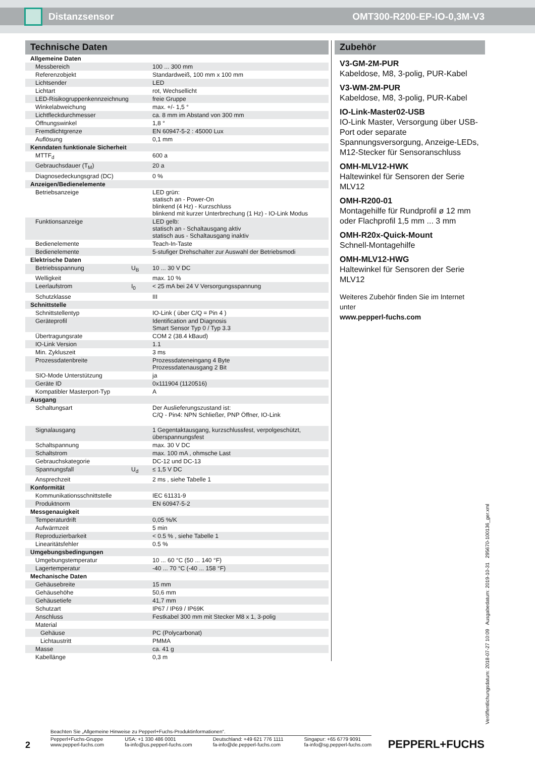Distanzsensor OMT300-R200-EP-IO-0,3M-V3
Technische Daten
| Allgemeine Daten | | |
| Messbereich | | 100 ... 300 mm |
| Referenzobjekt | | Standardweiß, 100 mm x 100 mm |
| Lichtsender | | LED |
| Lichtart | | rot, Wechsellicht |
| LED-Risikogruppenkennzeichnung | | freie Gruppe |
| Winkelabweichung | | max. +/- 1,5 ° |
| Lichtfleckdurchmesser | | ca. 8 mm im Abstand von 300 mm |
| Öffnungswinkel | | 1,8 ° |
| Fremdlichtgrenze | | EN 60947-5-2 : 45000 Lux |
| Auflösung | | 0,1 mm |
| Kenndaten funktionale Sicherheit | | |
| MTTF<sub>d</sub> | | 600 a |
| Gebrauchsdauer (T<sub>M</sub>) | | 20 a |
| Diagnosedeckungsgrad (DC) | | 0 % |
| Anzeigen/Bedienelemente | | |
| Betriebsanzeige | | LED grün: statisch an - Power-On blinkend (4 Hz) - Kurzschluss blinkend mit kurzer Unterbrechung (1 Hz) - IO-Link Modus |
| Funktionsanzeige | | LED gelb: statisch an - Schaltausgang aktiv statisch aus - Schaltausgang inaktiv |
| Bedienelemente | | Teach-In-Taste |
| Bedienelemente | | 5-stufiger Drehschalter zur Auswahl der Betriebsmodi |
| Elektrische Daten | | |
| Betriebsspannung | U<sub>B</sub> | 10 ... 30 V DC |
| Welligkeit | | max. 10 % |
| Leerlaufstrom | I<sub>0</sub> | < 25 mA bei 24 V Versorgungsspannung |
| Schutzklasse | | III |
| Schnittstelle | | |
| Schnittstellentyp | | IO-Link ( über C/Q = Pin 4 ) |
| Geräteprofil | | Identification and Diagnosis Smart Sensor Typ 0 / Typ 3.3 |
| Übertragungsrate | | COM 2 (38.4 kBaud) |
| IO-Link Version | | 1.1 |
| Min. Zykluszeit | | 3 ms |
| Prozessdatenbreite | | Prozessdateneingang 4 Byte Prozessdatenausgang 2 Bit |
| SIO-Mode Unterstützung | | ja |
| Geräte ID | | 0x111904 (1120516) |
| Kompatibler Masterport-Typ | | A |
| Ausgang | | |
| Schaltungsart | | Der Auslieferungszustand ist: C/Q - Pin4: NPN Schließer, PNP Öffner, IO-Link |
| Signalausgang | | 1 Gegentaktausgang, kurzschlussfest, verpolgeschützt, überspannungsfest |
| Schaltspannung | | max. 30 V DC |
| Schaltstrom | | max. 100 mA , ohmsche Last |
| Gebrauchskategorie | | DC-12 und DC-13 |
| Spannungsfall | U<sub>d</sub> | ≤ 1,5 V DC |
| Ansprechzeit | | 2 ms , siehe Tabelle 1 |
| Konformität | | |
| Kommunikationsschnittstelle | | IEC 61131-9 |
| Produktnorm | | EN 60947-5-2 |
| Messgenauigkeit | | |
| Temperaturdrift | | 0,05 %/K |
| Aufwärmzeit | | 5 min |
| Reproduzierbarkeit | | < 0.5 % , siehe Tabelle 1 |
| Linearitätsfehler | | 0.5 % |
| Umgebungsbedingungen | | |
| Umgebungstemperatur | | 10 ... 60 °C (50 ... 140 °F) |
| Lagertemperatur | | -40 ... 70 °C (-40 ... 158 °F) |
| Mechanische Daten | | |
| Gehäusebreite | | 15 mm |
| Gehäusehöhe | | 50,6 mm |
| Gehäusetiefe | | 41,7 mm |
| Schutzart | | IP67 / IP69 / IP69K |
| Anschluss | | Festkabel 300 mm mit Stecker M8 x 1, 3-polig |
| Material | | |
| Gehäuse | | PC (Polycarbonat) |
| Lichtaustritt | | PMMA |
| Masse | | ca. 41 g |
| Kabellänge | | 0,3 m |
Zubehör
V3-GM-2M-PUR
Kabeldose, M8, 3-polig, PUR-Kabel
V3-WM-2M-PUR
Kabeldose, M8, 3-polig, PUR-Kabel
IO-Link-Master02-USB
IO-Link Master, Versorgung über USB-Port oder separate Spannungsversorgung, Anzeige-LEDs, M12-Stecker für Sensoranschluss
OMH-MLV12-HWK
Haltewinkel für Sensoren der Serie MLV12
OMH-R200-01
Montagehilfe für Rundprofil ø 12 mm oder Flachprofil 1,5 mm ... 3 mm
OMH-R20x-Quick-Mount
Schnell-Montagehilfe
OMH-MLV12-HWG
Haltewinkel für Sensoren der Serie MLV12
Weiteres Zubehör finden Sie im Internet unter
www.pepperl-fuchs.com
Veröffentlichungsdatum: 2018-07-27 10:09 Ausgabedatum: 2019-10-31 295670-100136_ger.xml
Beachten Sie „Allgemeine Hinweise zu Pepperl+Fuchs-Produktinformationen“.
2
Pepperl+Fuchs-Gruppe
www.pepperl-fuchs.com USA: +1 330 486 0001
fa-info@us.pepperl-fuchs.com Deutschland: +49 621 776 1111
fa-info@de.pepperl-fuchs.com Singapur: +65 6779 9091
fa-info@sg.pepperl-fuchs.com
PEPPERL+FUCHS